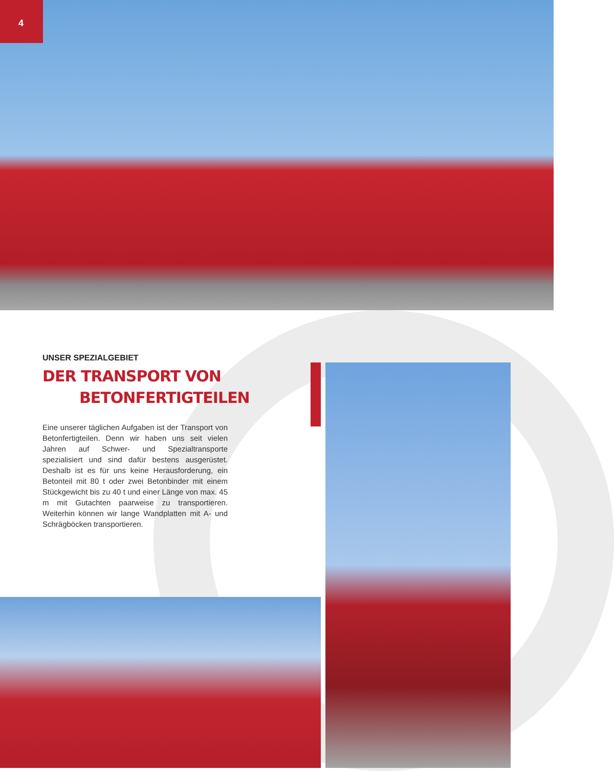4
UNSER SPEZIALGEBIET
DER TRANSPORT VON
BETONFERTIGTEILEN
Eine unserer täglichen Aufgaben ist der Transport von Betonfertigteilen. Denn wir haben uns seit vielen Jahren auf Schwer- und Spezialtransporte spezialisiert und sind dafür bestens ausgerüstet. Deshalb ist es für uns keine Herausforderung, ein Betonteil mit 80 t oder zwei Betonbinder mit einem Stückgewicht bis zu 40 t und einer Länge von max. 45 m mit Gutachten paarweise zu transportieren. Weiterhin können wir lange Wandplatten mit A- und Schrägböcken transportieren.